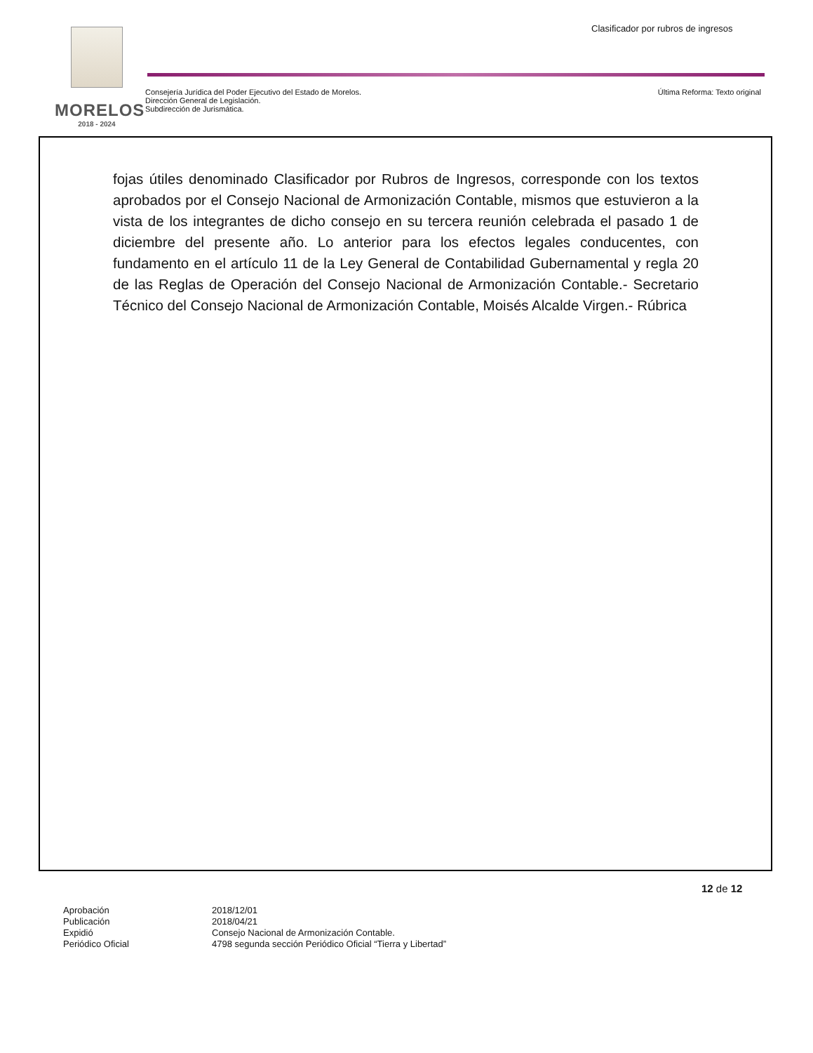Clasificador por rubros de ingresos
MORELOS
2018 - 2024
Consejería Jurídica del Poder Ejecutivo del Estado de Morelos.
Dirección General de Legislación.
Subdirección de Jurismática.
Última Reforma: Texto original
fojas útiles denominado Clasificador por Rubros de Ingresos, corresponde con los textos aprobados por el Consejo Nacional de Armonización Contable, mismos que estuvieron a la vista de los integrantes de dicho consejo en su tercera reunión celebrada el pasado 1 de diciembre del presente año. Lo anterior para los efectos legales conducentes, con fundamento en el artículo 11 de la Ley General de Contabilidad Gubernamental y regla 20 de las Reglas de Operación del Consejo Nacional de Armonización Contable.- Secretario Técnico del Consejo Nacional de Armonización Contable, Moisés Alcalde Virgen.- Rúbrica
12 de 12
| Aprobación | 2018/12/01 |
| Publicación | 2018/04/21 |
| Expidió | Consejo Nacional de Armonización Contable. |
| Periódico Oficial | 4798 segunda sección Periódico Oficial “Tierra y Libertad” |